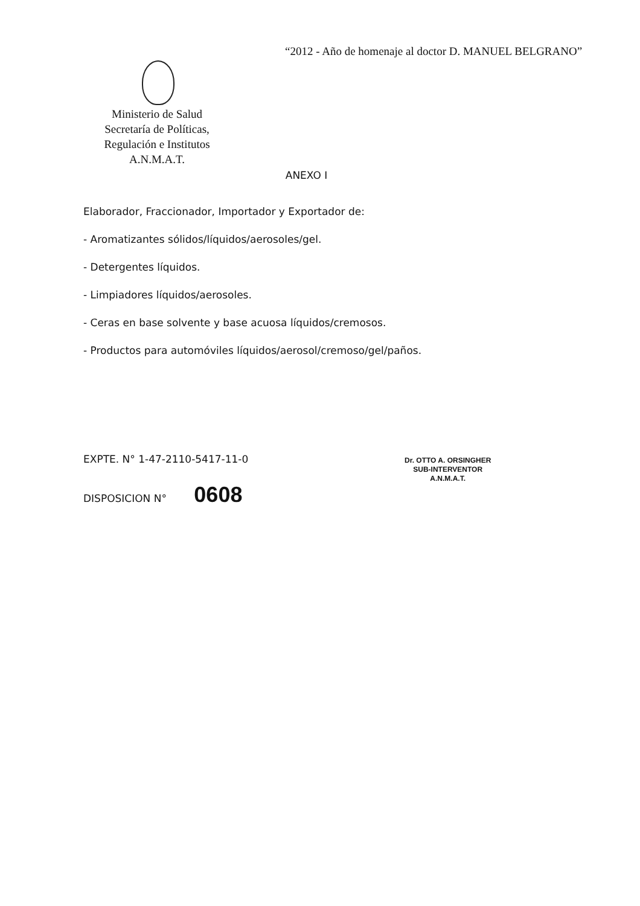“2012 - Año de homenaje al doctor D. MANUEL BELGRANO”
Ministerio de Salud
Secretaría de Políticas,
Regulación e Institutos
A.N.M.A.T.
ANEXO I
Elaborador, Fraccionador, Importador y Exportador de:
- Aromatizantes sólidos/líquidos/aerosoles/gel.
- Detergentes líquidos.
- Limpiadores líquidos/aerosoles.
- Ceras en base solvente y base acuosa líquidos/cremosos.
- Productos para automóviles líquidos/aerosol/cremoso/gel/paños.
EXPTE. N° 1-47-2110-5417-11-0
DISPOSICION N° 0608
Dr. OTTO A. ORSINGHER
SUB-INTERVENTOR
A.N.M.A.T.